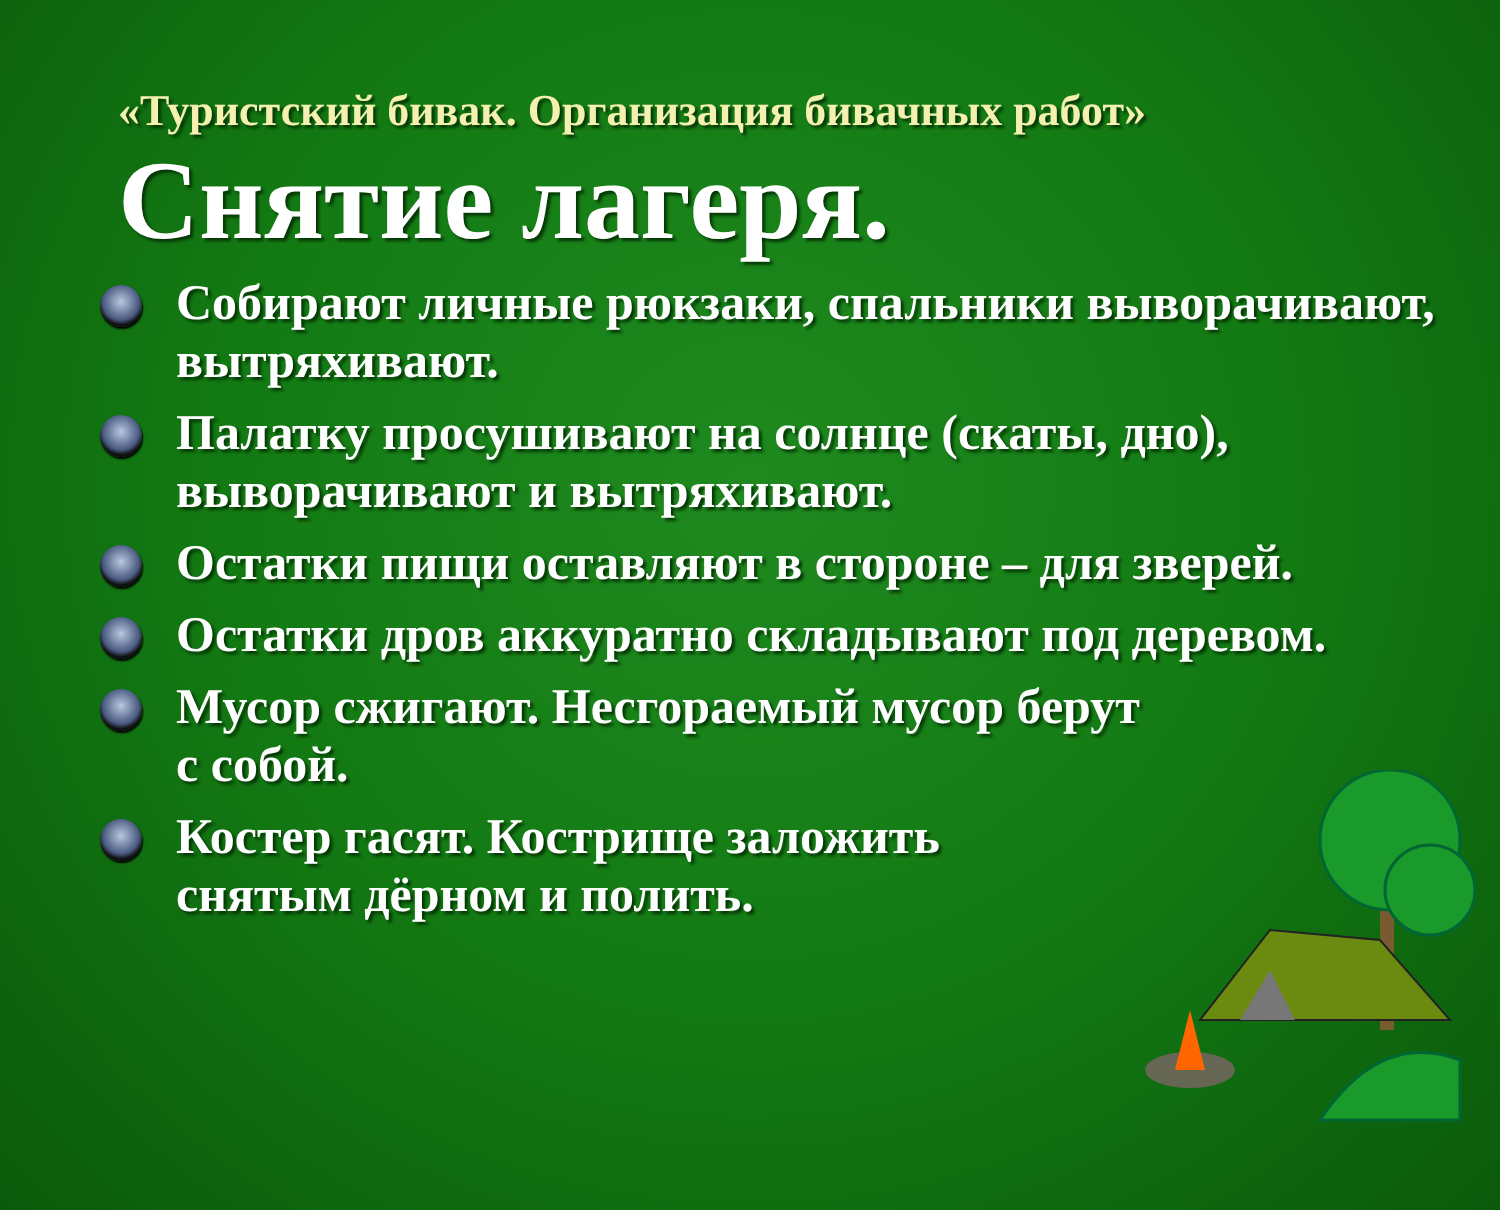«Туристский бивак. Организация бивачных работ»
Снятие лагеря.
Собирают личные рюкзаки, спальники выворачивают, вытряхивают.
Палатку просушивают на солнце (скаты, дно), выворачивают и вытряхивают.
Остатки пищи оставляют в стороне – для зверей.
Остатки дров аккуратно складывают под деревом.
Мусор сжигают. Несгораемый мусор берут
с собой.
Костер гасят. Кострище заложить
снятым дёрном и полить.